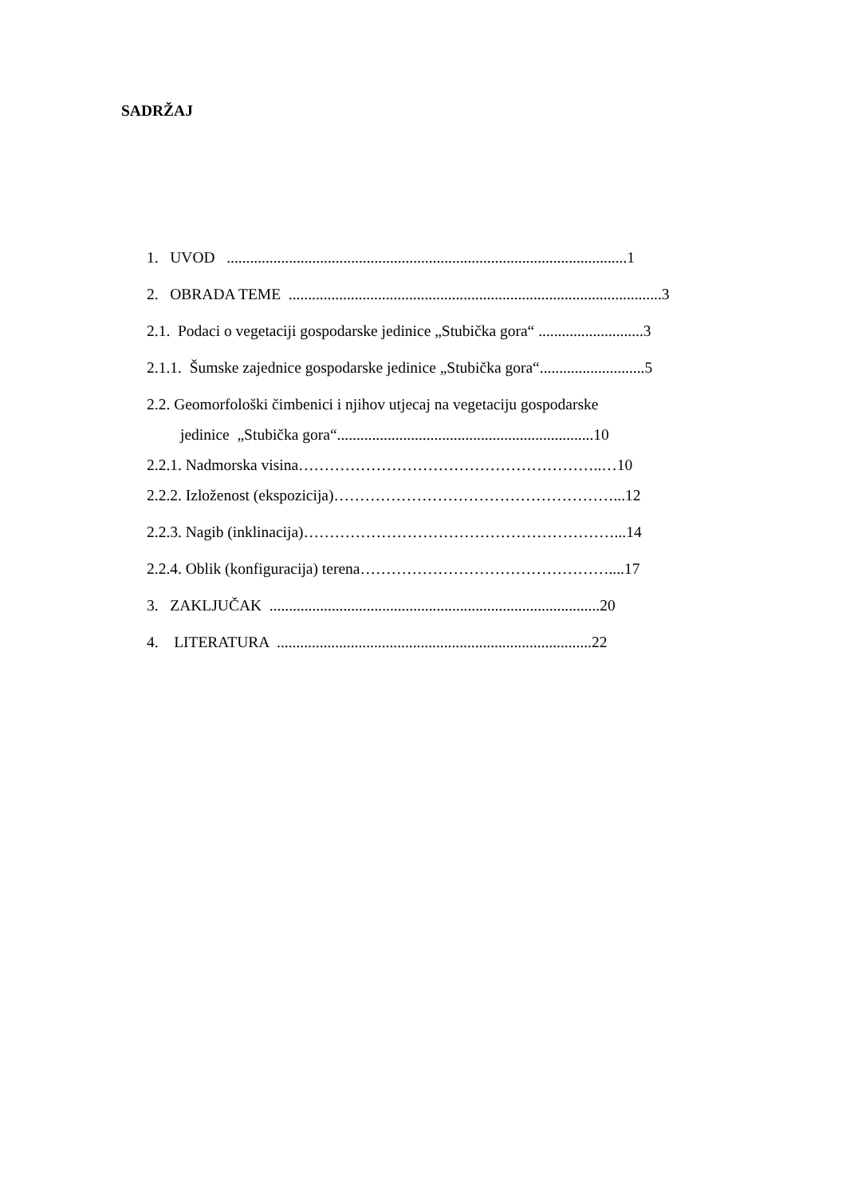SADRŽAJ
1. UVOD .......................................................................................................1
2. OBRADA TEME ................................................................................................3
2.1. Podaci o vegetaciji gospodarske jedinice „Stubička gora“ ...........................3
2.1.1. Šumske zajednice gospodarske jedinice „Stubička gora“...........................5
2.2. Geomorfološki čimbenici i njihov utjecaj na vegetaciju gospodarske
jedinice „Stubička gora“..................................................................10
2.2.1. Nadmorska visina…………………………………………………..…10
2.2.2. Izloženost (ekspozicija)………………………………………………...12
2.2.3. Nagib (inklinacija)……………………………………………………...14
2.2.4. Oblik (konfiguracija) terena…………………………………………....17
3. ZAKLJUČAK .....................................................................................20
4. LITERATURA .................................................................................22